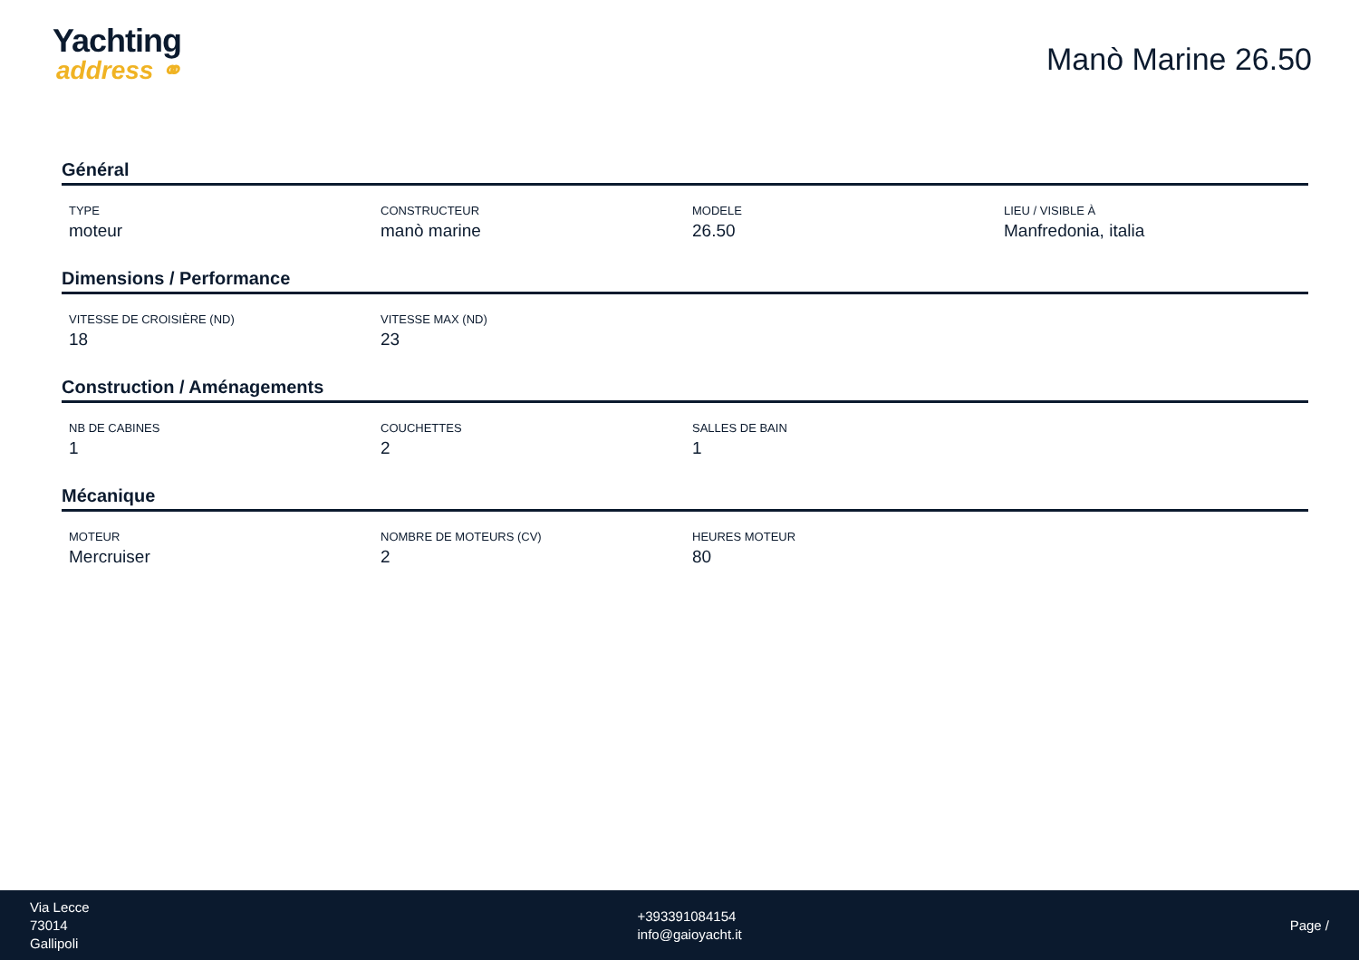Yachting
address ⚭
Manò Marine 26.50
Général
| TYPE | CONSTRUCTEUR | MODELE | LIEU / VISIBLE À |
| --- | --- | --- | --- |
| moteur | manò marine | 26.50 | Manfredonia, italia |
Dimensions / Performance
| VITESSE DE CROISIÈRE (ND) | VITESSE MAX (ND) | | |
| --- | --- | --- | --- |
| 18 | 23 | | |
Construction / Aménagements
| NB DE CABINES | COUCHETTES | SALLES DE BAIN | |
| --- | --- | --- | --- |
| 1 | 2 | 1 | |
Mécanique
| MOTEUR | NOMBRE DE MOTEURS (CV) | HEURES MOTEUR | |
| --- | --- | --- | --- |
| Mercruiser | 2 | 80 | |
Via Lecce
73014
Gallipoli
+393391084154
info@gaioyacht.it
Page /